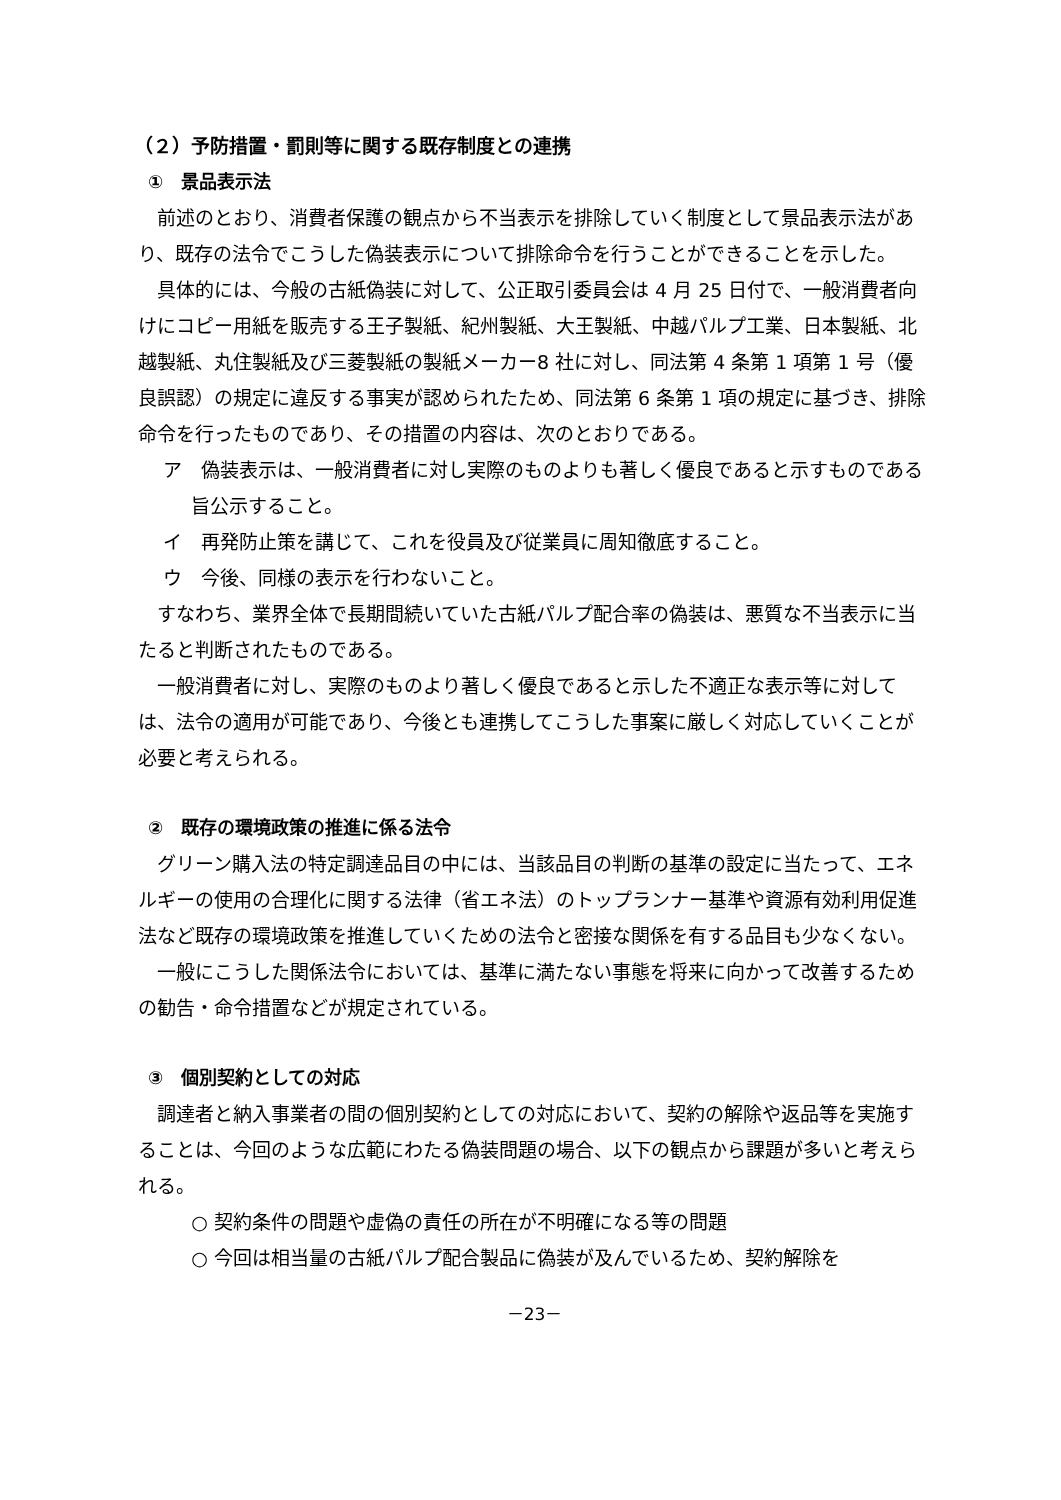（２）予防措置・罰則等に関する既存制度との連携
①　景品表示法
前述のとおり、消費者保護の観点から不当表示を排除していく制度として景品表示法があり、既存の法令でこうした偽装表示について排除命令を行うことができることを示した。
具体的には、今般の古紙偽装に対して、公正取引委員会は 4 月 25 日付で、一般消費者向けにコピー用紙を販売する王子製紙、紀州製紙、大王製紙、中越パルプ工業、日本製紙、北越製紙、丸住製紙及び三菱製紙の製紙メーカー8 社に対し、同法第 4 条第 1 項第 1 号（優良誤認）の規定に違反する事実が認められたため、同法第 6 条第 1 項の規定に基づき、排除命令を行ったものであり、その措置の内容は、次のとおりである。
ア　偽装表示は、一般消費者に対し実際のものよりも著しく優良であると示すものである旨公示すること。
イ　再発防止策を講じて、これを役員及び従業員に周知徹底すること。
ウ　今後、同様の表示を行わないこと。
すなわち、業界全体で長期間続いていた古紙パルプ配合率の偽装は、悪質な不当表示に当たると判断されたものである。
一般消費者に対し、実際のものより著しく優良であると示した不適正な表示等に対しては、法令の適用が可能であり、今後とも連携してこうした事案に厳しく対応していくことが必要と考えられる。
②　既存の環境政策の推進に係る法令
グリーン購入法の特定調達品目の中には、当該品目の判断の基準の設定に当たって、エネルギーの使用の合理化に関する法律（省エネ法）のトップランナー基準や資源有効利用促進法など既存の環境政策を推進していくための法令と密接な関係を有する品目も少なくない。
一般にこうした関係法令においては、基準に満たない事態を将来に向かって改善するための勧告・命令措置などが規定されている。
③　個別契約としての対応
調達者と納入事業者の間の個別契約としての対応において、契約の解除や返品等を実施することは、今回のような広範にわたる偽装問題の場合、以下の観点から課題が多いと考えられる。
○ 契約条件の問題や虚偽の責任の所在が不明確になる等の問題
○ 今回は相当量の古紙パルプ配合製品に偽装が及んでいるため、契約解除を
－23－